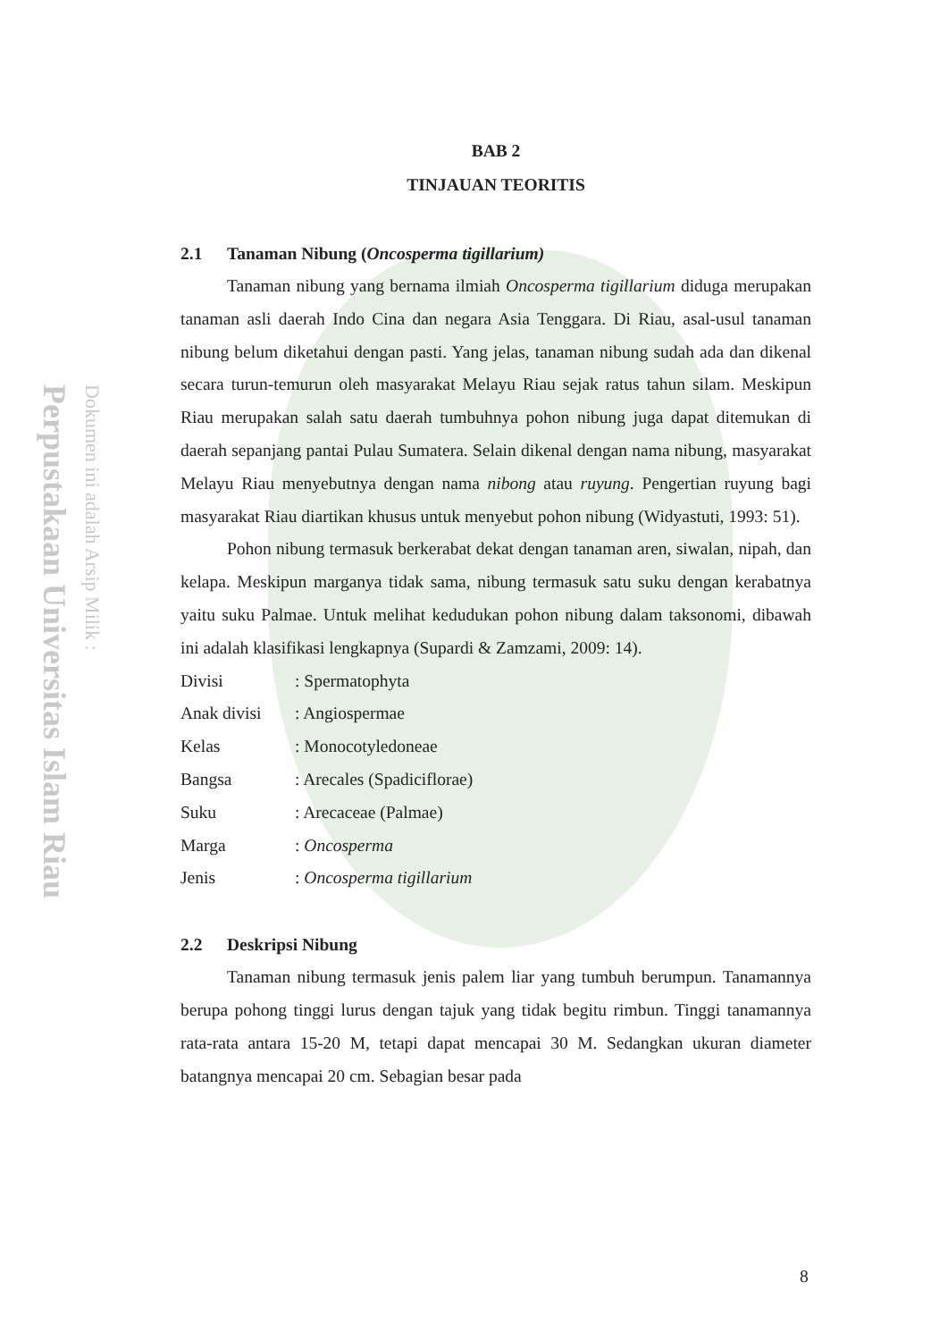Perpustakaan Universitas Islam Riau
Dokumen ini adalah Arsip Milik :
BAB 2
TINJAUAN TEORITIS
2.1 Tanaman Nibung (Oncosperma tigillarium)
Tanaman nibung yang bernama ilmiah Oncosperma tigillarium diduga merupakan tanaman asli daerah Indo Cina dan negara Asia Tenggara. Di Riau, asal-usul tanaman nibung belum diketahui dengan pasti. Yang jelas, tanaman nibung sudah ada dan dikenal secara turun-temurun oleh masyarakat Melayu Riau sejak ratus tahun silam. Meskipun Riau merupakan salah satu daerah tumbuhnya pohon nibung juga dapat ditemukan di daerah sepanjang pantai Pulau Sumatera. Selain dikenal dengan nama nibung, masyarakat Melayu Riau menyebutnya dengan nama nibong atau ruyung. Pengertian ruyung bagi masyarakat Riau diartikan khusus untuk menyebut pohon nibung (Widyastuti, 1993: 51).
Pohon nibung termasuk berkerabat dekat dengan tanaman aren, siwalan, nipah, dan kelapa. Meskipun marganya tidak sama, nibung termasuk satu suku dengan kerabatnya yaitu suku Palmae. Untuk melihat kedudukan pohon nibung dalam taksonomi, dibawah ini adalah klasifikasi lengkapnya (Supardi & Zamzami, 2009: 14).
| Divisi | : Spermatophyta |
| Anak divisi | : Angiospermae |
| Kelas | : Monocotyledoneae |
| Bangsa | : Arecales (Spadiciflorae) |
| Suku | : Arecaceae (Palmae) |
| Marga | : Oncosperma |
| Jenis | : Oncosperma tigillarium |
2.2 Deskripsi Nibung
Tanaman nibung termasuk jenis palem liar yang tumbuh berumpun. Tanamannya berupa pohong tinggi lurus dengan tajuk yang tidak begitu rimbun. Tinggi tanamannya rata-rata antara 15-20 M, tetapi dapat mencapai 30 M. Sedangkan ukuran diameter batangnya mencapai 20 cm. Sebagian besar pada
8